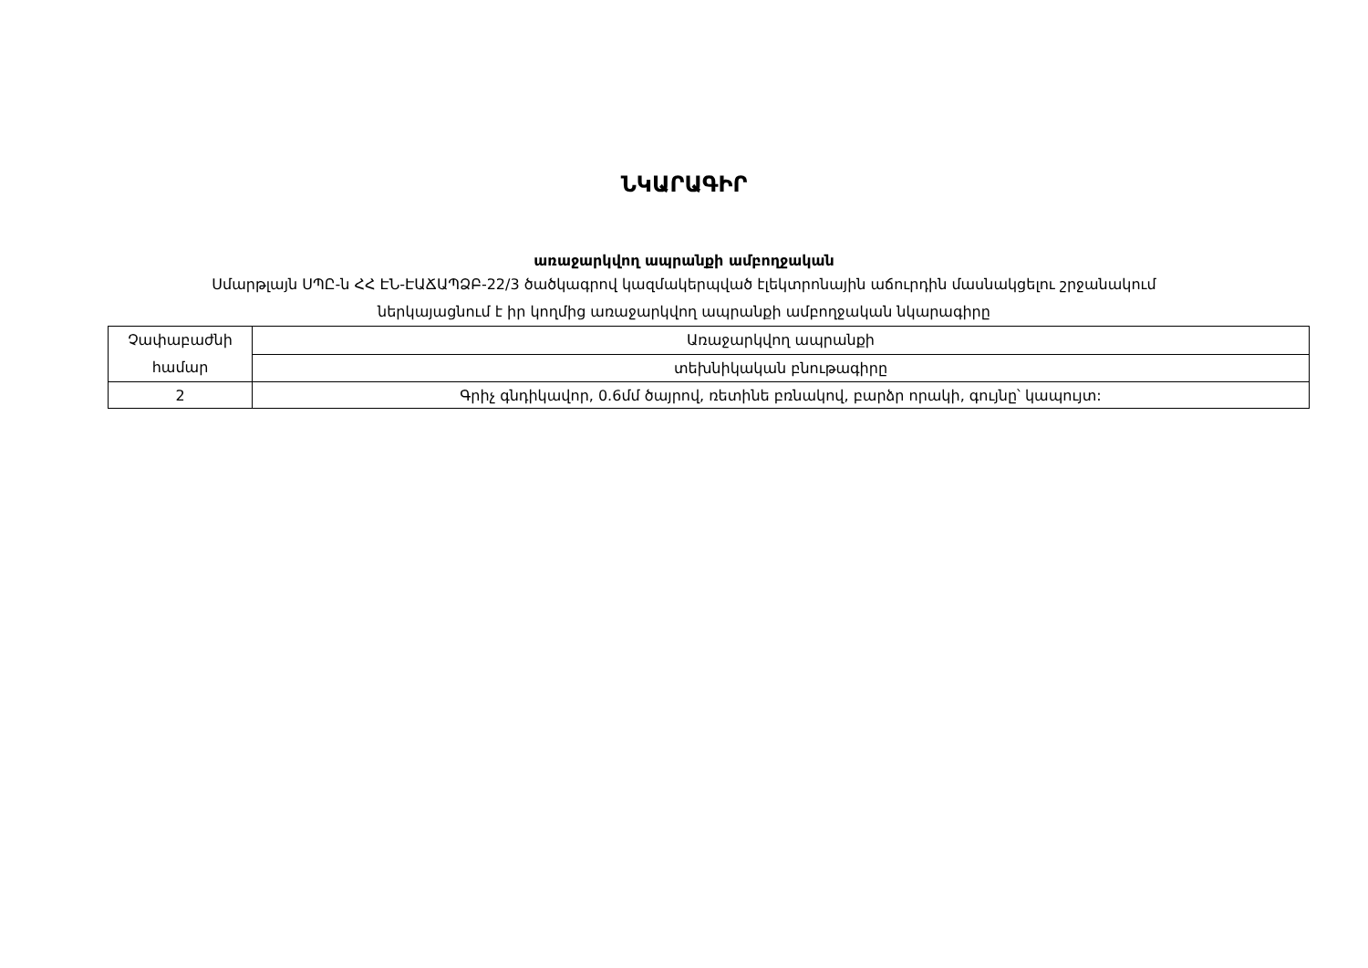ՆԿԱՐԱԳԻՐ
առաջարկվող ապրանքի ամբողջական
Սմարթլայն ՍՊԸ-ն ՀՀ ԷՆ-ԷԱՃԱՊՁԲ-22/3 ծածկագրով կազմակերպված էլեկտրոնային աճուրդին մասնակցելու շրջանակում
ներկայացնում է իր կողմից առաջարկվող ապրանքի ամբողջական նկարագիրը
| Չափաբաժնի համար | Առաջարկվող ապրանքի |
| | տեխնիկական բնութագիրը |
| 2 | Գրիչ գնդիկավոր, 0.6մմ ծայրով, ռետինե բռնակով, բարձր որակի, գույնը՝ կապույտ: |